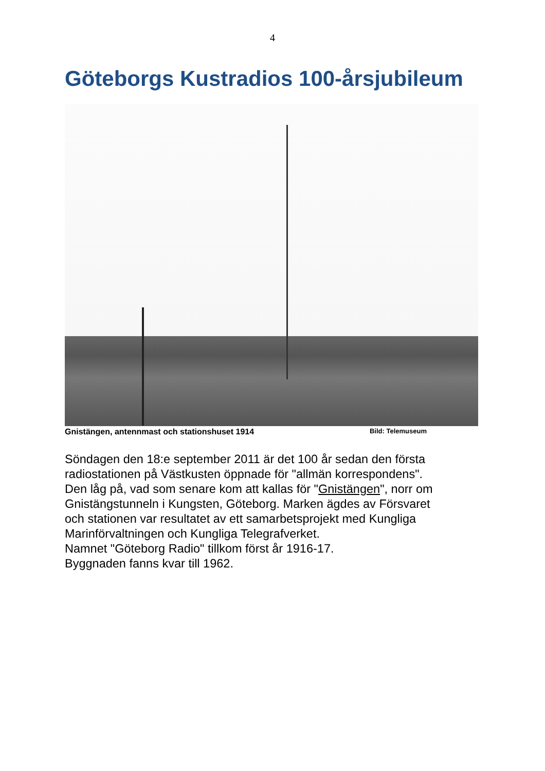4
Göteborgs Kustradios 100-årsjubileum
Gnistängen, antennmast och stationshuset 1914 Bild: Telemuseum
Söndagen den 18:e september 2011 är det 100 år sedan den första
radiostationen på Västkusten öppnade för "allmän korrespondens".
Den låg på, vad som senare kom att kallas för "Gnistängen", norr om
Gnistängstunneln i Kungsten, Göteborg. Marken ägdes av Försvaret
och stationen var resultatet av ett samarbetsprojekt med Kungliga
Marinförvaltningen och Kungliga Telegrafverket.
Namnet "Göteborg Radio" tillkom först år 1916-17.
Byggnaden fanns kvar till 1962.